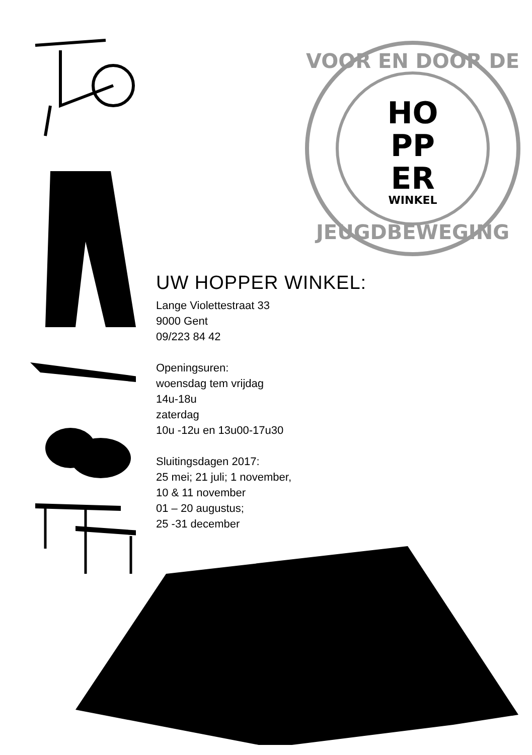VOOR EN DOOR DE
JEUGDBEWEGING
HO
PP
ER
WINKEL
UW HOPPER WINKEL:
Lange Violettestraat 33
9000 Gent
09/223 84 42
Openingsuren:
woensdag tem vrijdag
14u-18u
zaterdag
10u -12u en 13u00-17u30
Sluitingsdagen 2017:
25 mei; 21 juli; 1 november,
10 & 11 november
01 – 20 augustus;
25 -31 december